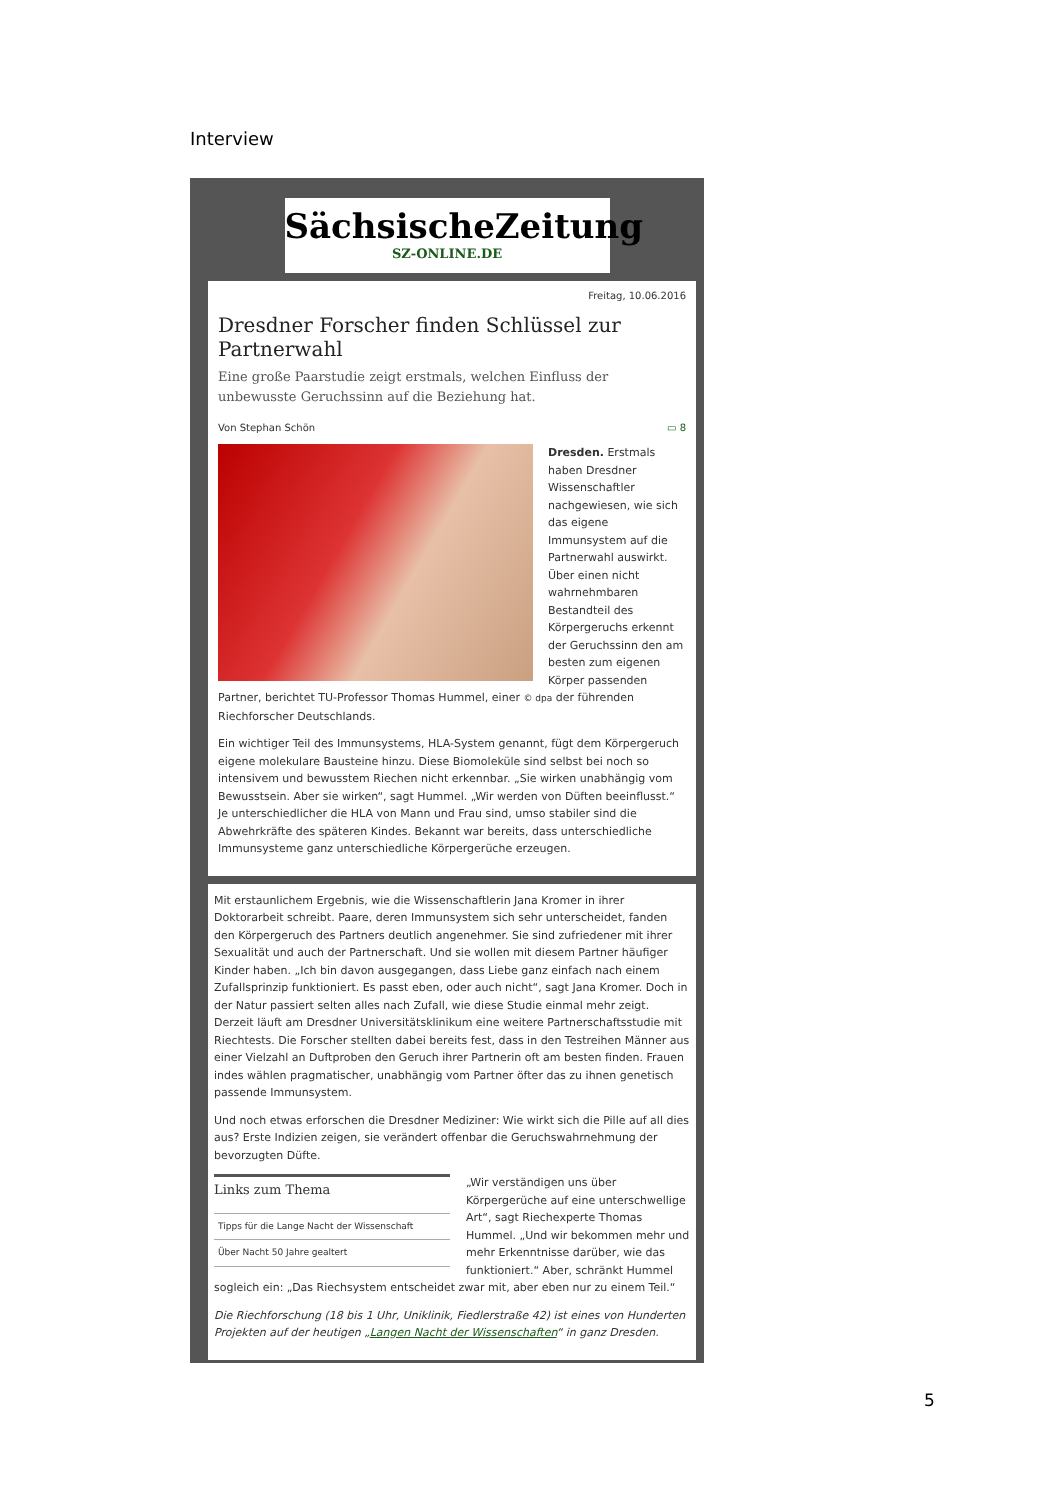Interview
SächsischeZeitung
SZ-ONLINE.DE
Freitag, 10.06.2016
Dresdner Forscher finden Schlüssel zur Partnerwahl
Eine große Paarstudie zeigt erstmals, welchen Einfluss der unbewusste Geruchssinn auf die Beziehung hat.
Von Stephan Schön ▭ 8
Dresden. Erstmals haben Dresdner Wissenschaftler nachgewiesen, wie sich das eigene Immunsystem auf die Partnerwahl auswirkt. Über einen nicht wahrnehmbaren Bestandteil des Körpergeruchs erkennt der Geruchssinn den am besten zum eigenen Körper passenden Partner, berichtet TU-Professor Thomas Hummel, einer © dpa der führenden Riechforscher Deutschlands.
Ein wichtiger Teil des Immunsystems, HLA-System genannt, fügt dem Körpergeruch eigene molekulare Bausteine hinzu. Diese Biomoleküle sind selbst bei noch so intensivem und bewusstem Riechen nicht erkennbar. „Sie wirken unabhängig vom Bewusstsein. Aber sie wirken“, sagt Hummel. „Wir werden von Düften beeinflusst.“ Je unterschiedlicher die HLA von Mann und Frau sind, umso stabiler sind die Abwehrkräfte des späteren Kindes. Bekannt war bereits, dass unterschiedliche Immunsysteme ganz unterschiedliche Körpergerüche erzeugen.
Mit erstaunlichem Ergebnis, wie die Wissenschaftlerin Jana Kromer in ihrer Doktorarbeit schreibt. Paare, deren Immunsystem sich sehr unterscheidet, fanden den Körpergeruch des Partners deutlich angenehmer. Sie sind zufriedener mit ihrer Sexualität und auch der Partnerschaft. Und sie wollen mit diesem Partner häufiger Kinder haben. „Ich bin davon ausgegangen, dass Liebe ganz einfach nach einem Zufallsprinzip funktioniert. Es passt eben, oder auch nicht“, sagt Jana Kromer. Doch in der Natur passiert selten alles nach Zufall, wie diese Studie einmal mehr zeigt. Derzeit läuft am Dresdner Universitätsklinikum eine weitere Partnerschaftsstudie mit Riechtests. Die Forscher stellten dabei bereits fest, dass in den Testreihen Männer aus einer Vielzahl an Duftproben den Geruch ihrer Partnerin oft am besten finden. Frauen indes wählen pragmatischer, unabhängig vom Partner öfter das zu ihnen genetisch passende Immunsystem.
Und noch etwas erforschen die Dresdner Mediziner: Wie wirkt sich die Pille auf all dies aus? Erste Indizien zeigen, sie verändert offenbar die Geruchswahrnehmung der bevorzugten Düfte.
Links zum Thema
Tipps für die Lange Nacht der Wissenschaft
Über Nacht 50 Jahre gealtert
„Wir verständigen uns über Körpergerüche auf eine unterschwellige Art“, sagt Riechexperte Thomas Hummel. „Und wir bekommen mehr und mehr Erkenntnisse darüber, wie das funktioniert.“ Aber, schränkt Hummel sogleich ein: „Das Riechsystem entscheidet zwar mit, aber eben nur zu einem Teil.“
Die Riechforschung (18 bis 1 Uhr, Uniklinik, Fiedlerstraße 42) ist eines von Hunderten Projekten auf der heutigen „Langen Nacht der Wissenschaften“ in ganz Dresden.
5